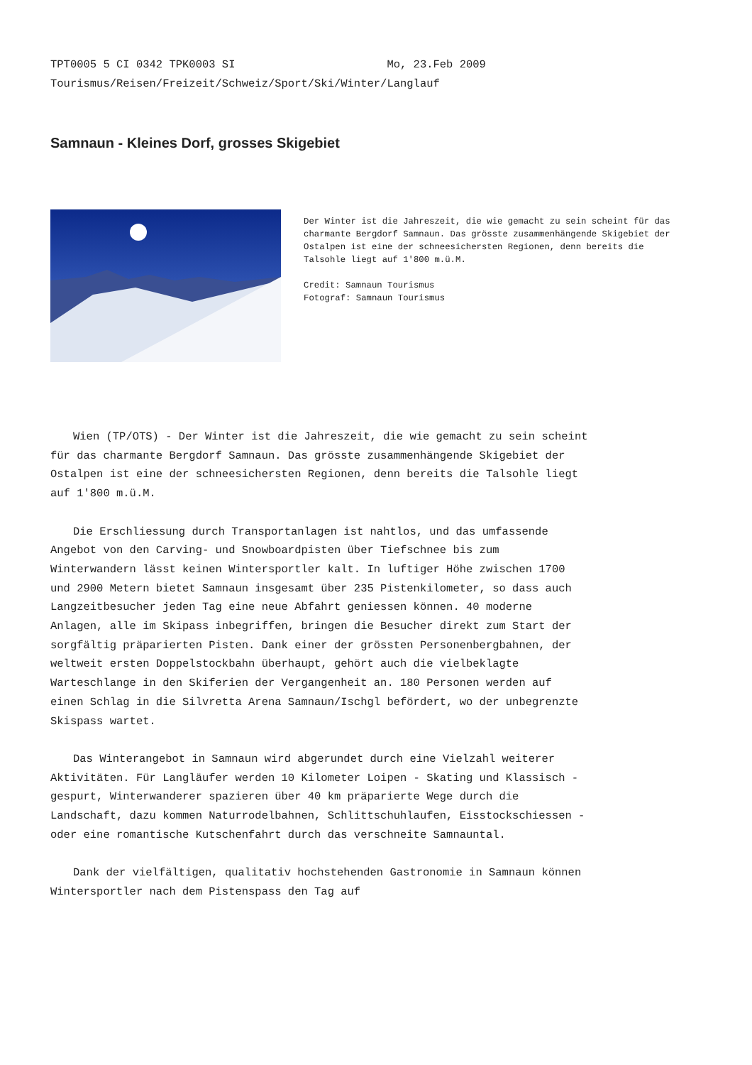TPT0005 5 CI 0342 TPK0003 SI Mo, 23.Feb 2009 Tourismus/Reisen/Freizeit/Schweiz/Sport/Ski/Winter/Langlauf
Samnaun - Kleines Dorf, grosses Skigebiet
Der Winter ist die Jahreszeit, die wie gemacht zu sein scheint für das charmante Bergdorf Samnaun. Das grösste zusammenhängende Skigebiet der Ostalpen ist eine der schneesichersten Regionen, denn bereits die Talsohle liegt auf 1'800 m.ü.M.
Credit: Samnaun Tourismus
Fotograf: Samnaun Tourismus
Wien (TP/OTS) - Der Winter ist die Jahreszeit, die wie gemacht zu sein scheint für das charmante Bergdorf Samnaun. Das grösste zusammenhängende Skigebiet der Ostalpen ist eine der schneesichersten Regionen, denn bereits die Talsohle liegt auf 1'800 m.ü.M.
Die Erschliessung durch Transportanlagen ist nahtlos, und das umfassende Angebot von den Carving- und Snowboardpisten über Tiefschnee bis zum Winterwandern lässt keinen Wintersportler kalt. In luftiger Höhe zwischen 1700 und 2900 Metern bietet Samnaun insgesamt über 235 Pistenkilometer, so dass auch Langzeitbesucher jeden Tag eine neue Abfahrt geniessen können. 40 moderne Anlagen, alle im Skipass inbegriffen, bringen die Besucher direkt zum Start der sorgfältig präparierten Pisten. Dank einer der grössten Personenbergbahnen, der weltweit ersten Doppelstockbahn überhaupt, gehört auch die vielbeklagte Warteschlange in den Skiferien der Vergangenheit an. 180 Personen werden auf einen Schlag in die Silvretta Arena Samnaun/Ischgl befördert, wo der unbegrenzte Skispass wartet.
Das Winterangebot in Samnaun wird abgerundet durch eine Vielzahl weiterer Aktivitäten. Für Langläufer werden 10 Kilometer Loipen - Skating und Klassisch - gespurt, Winterwanderer spazieren über 40 km präparierte Wege durch die Landschaft, dazu kommen Naturrodelbahnen, Schlittschuhlaufen, Eisstockschiessen - oder eine romantische Kutschenfahrt durch das verschneite Samnauntal.
Dank der vielfältigen, qualitativ hochstehenden Gastronomie in Samnaun können Wintersportler nach dem Pistenspass den Tag auf